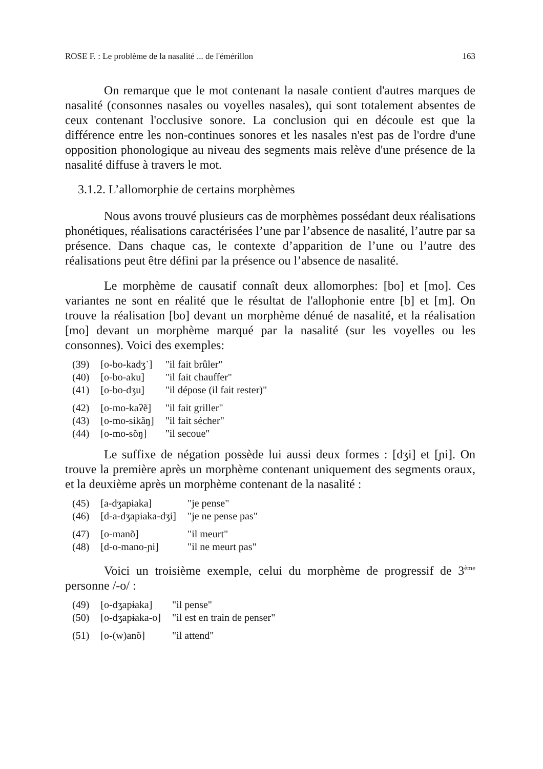ROSE F. : Le problème de la nasalité ... de l'émérillon 163
On remarque que le mot contenant la nasale contient d'autres marques de nasalité (consonnes nasales ou voyelles nasales), qui sont totalement absentes de ceux contenant l'occlusive sonore. La conclusion qui en découle est que la différence entre les non-continues sonores et les nasales n'est pas de l'ordre d'une opposition phonologique au niveau des segments mais relève d'une présence de la nasalité diffuse à travers le mot.
3.1.2. L’allomorphie de certains morphèmes
Nous avons trouvé plusieurs cas de morphèmes possédant deux réalisations phonétiques, réalisations caractérisées l’une par l’absence de nasalité, l’autre par sa présence. Dans chaque cas, le contexte d’apparition de l’une ou l’autre des réalisations peut être défini par la présence ou l’absence de nasalité.
Le morphème de causatif connaît deux allomorphes: [bo] et [mo]. Ces variantes ne sont en réalité que le résultat de l'allophonie entre [b] et [m]. On trouve la réalisation [bo] devant un morphème dénué de nasalité, et la réalisation [mo] devant un morphème marqué par la nasalité (sur les voyelles ou les consonnes). Voici des exemples:
| (39) | [o-bo-kadʒ˺] | "il fait brûler" |
| (40) | [o-bo-aku] | "il fait chauffer" |
| (41) | [o-bo-dʒu] | "il dépose (il fait rester)" |
| (42) | [o-mo-kaʔẽ] | "il fait griller" |
| (43) | [o-mo-sikãŋ] | "il fait sécher" |
| (44) | [o-mo-sõŋ] | "il secoue" |
Le suffixe de négation possède lui aussi deux formes : [dʒi] et [ɲi]. On trouve la première après un morphème contenant uniquement des segments oraux, et la deuxième après un morphème contenant de la nasalité :
| (45) | [a-dʒapɨaka] | "je pense" |
| (46) | [d-a-dʒapɨaka-dʒi] | "je ne pense pas" |
| (47) | [o-manõ] | "il meurt" |
| (48) | [d-o-mano-ɲi] | "il ne meurt pas" |
Voici un troisième exemple, celui du morphème de progressif de 3<sup>ème</sup> personne /-o/ :
| (49) | [o-dʒapɨaka] | "il pense" |
| (50) | [o-dʒapɨaka-o] | "il est en train de penser" |
| (51) | [o-(w)anõ] | "il attend" |